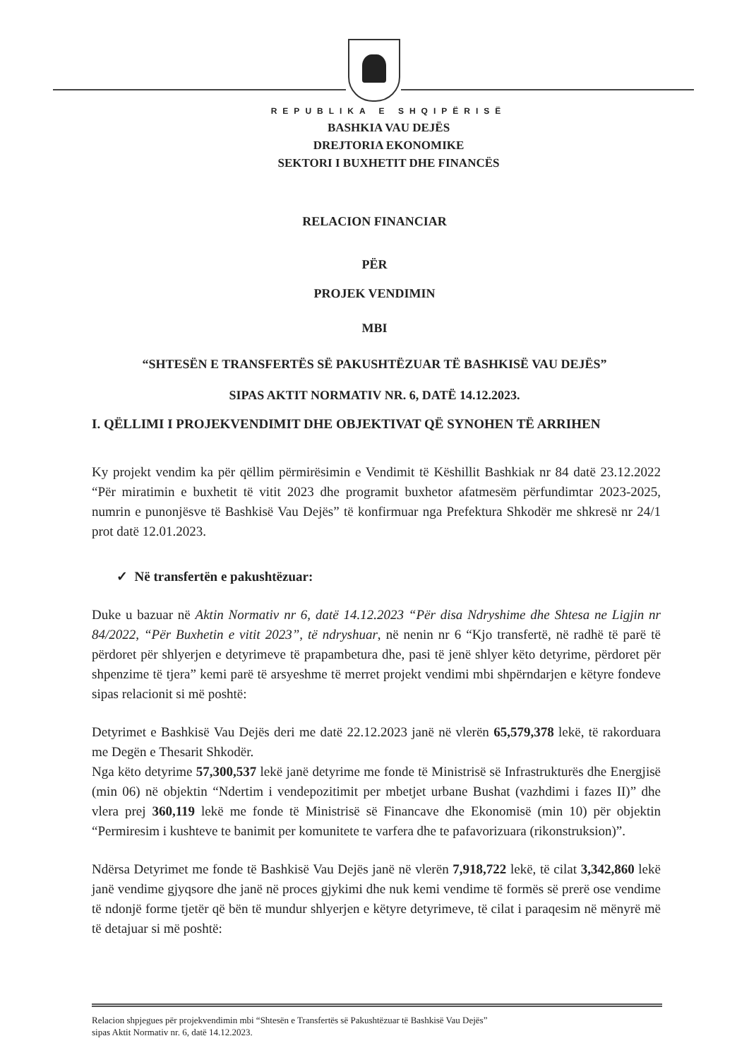REPUBLIKA E SHQIPËRISË
BASHKIA VAU DEJËS
DREJTORIA EKONOMIKE
SEKTORI I BUXHETIT DHE FINANCËS
RELACION FINANCIAR
PËR
PROJEK VENDIMIN
MBI
“SHTESËN E TRANSFERTËS SË PAKUSHTËZUAR TË BASHKISË VAU DEJËS”
SIPAS AKTIT NORMATIV NR. 6, DATË 14.12.2023.
I. QËLLIMI I PROJEKVENDIMIT DHE OBJEKTIVAT QË SYNOHEN TË ARRIHEN
Ky projekt vendim ka për qëllim përmirësimin e Vendimit të Këshillit Bashkiak nr 84 datë 23.12.2022 “Për miratimin e buxhetit të vitit 2023 dhe programit buxhetor afatmesëm përfundimtar 2023-2025, numrin e punonjësve të Bashkisë Vau Dejës” të konfirmuar nga Prefektura Shkodër me shkresë nr 24/1 prot datë 12.01.2023.
✓ Në transfertën e pakushtëzuar:
Duke u bazuar në Aktin Normativ nr 6, datë 14.12.2023 “Për disa Ndryshime dhe Shtesa ne Ligjin nr 84/2022, “Për Buxhetin e vitit 2023”, të ndryshuar, në nenin nr 6 “Kjo transfertë, në radhë të parë të përdoret për shlyerjen e detyrimeve të prapambetura dhe, pasi të jenë shlyer këto detyrime, përdoret për shpenzime të tjera” kemi parë të arsyeshme të merret projekt vendimi mbi shpërndarjen e këtyre fondeve sipas relacionit si më poshtë:
Detyrimet e Bashkisë Vau Dejës deri me datë 22.12.2023 janë në vlerën 65,579,378 lekë, të rakorduara me Degën e Thesarit Shkodër.
Nga këto detyrime 57,300,537 lekë janë detyrime me fonde të Ministrisë së Infrastrukturës dhe Energjisë (min 06) në objektin “Ndertim i vendepozitimit per mbetjet urbane Bushat (vazhdimi i fazes II)” dhe vlera prej 360,119 lekë me fonde të Ministrisë së Financave dhe Ekonomisë (min 10) për objektin “Permiresim i kushteve te banimit per komunitete te varfera dhe te pafavorizuara (rikonstruksion)”.
Ndërsa Detyrimet me fonde të Bashkisë Vau Dejës janë në vlerën 7,918,722 lekë, të cilat 3,342,860 lekë janë vendime gjyqsore dhe janë në proces gjykimi dhe nuk kemi vendime të formës së prerë ose vendime të ndonjë forme tjetër që bën të mundur shlyerjen e këtyre detyrimeve, të cilat i paraqesim në mënyrë më të detajuar si më poshtë:
Relacion shpjegues për projekvendimin mbi “Shtesën e Transfertës së Pakushtëzuar të Bashkisë Vau Dejës”
sipas Aktit Normativ nr. 6, datë 14.12.2023.